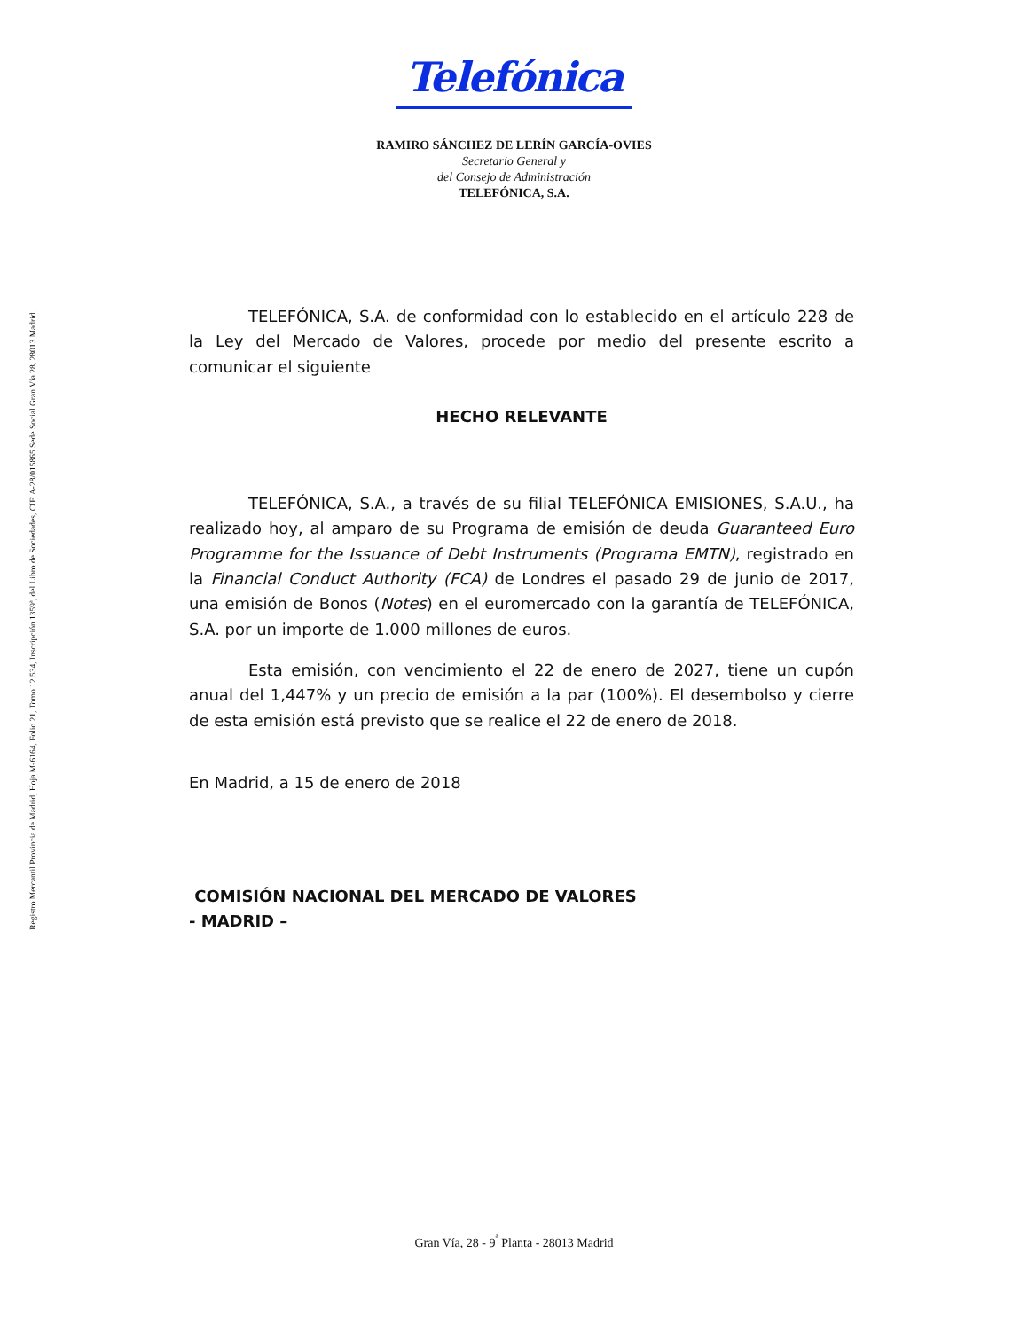Registro Mercantil Provincia de Madrid, Hoja M-6164, Folio 21, Tomo 12.534, Inscripción 1359ª, del Libro de Sociedades, CIF. A-28/015865 Sede Social Gran Vía 28, 28013 Madrid.
Telefónica
RAMIRO SÁNCHEZ DE LERÍN GARCÍA-OVIES
Secretario General y
del Consejo de Administración
TELEFÓNICA, S.A.
TELEFÓNICA, S.A. de conformidad con lo establecido en el artículo 228 de la Ley del Mercado de Valores, procede por medio del presente escrito a comunicar el siguiente
HECHO RELEVANTE
TELEFÓNICA, S.A., a través de su filial TELEFÓNICA EMISIONES, S.A.U., ha realizado hoy, al amparo de su Programa de emisión de deuda Guaranteed Euro Programme for the Issuance of Debt Instruments (Programa EMTN), registrado en la Financial Conduct Authority (FCA) de Londres el pasado 29 de junio de 2017, una emisión de Bonos (Notes) en el euromercado con la garantía de TELEFÓNICA, S.A. por un importe de 1.000 millones de euros.
Esta emisión, con vencimiento el 22 de enero de 2027, tiene un cupón anual del 1,447% y un precio de emisión a la par (100%). El desembolso y cierre de esta emisión está previsto que se realice el 22 de enero de 2018.
En Madrid, a 15 de enero de 2018
COMISIÓN NACIONAL DEL MERCADO DE VALORES
- MADRID –
Gran Vía, 28 - 9<sup>ª</sup> Planta - 28013 Madrid